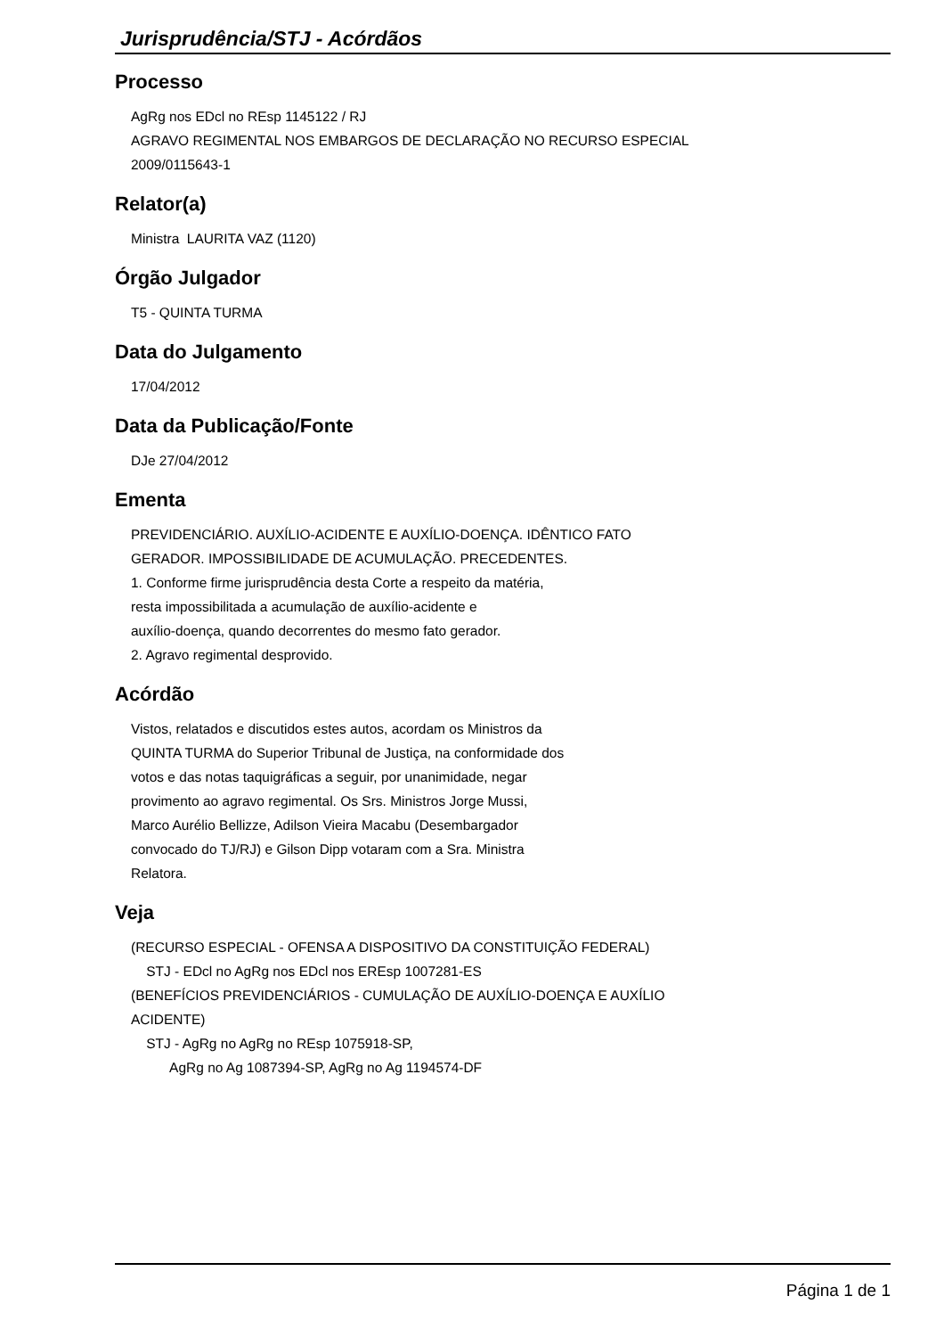Jurisprudência/STJ - Acórdãos
Processo
AgRg nos EDcl no REsp 1145122 / RJ
AGRAVO REGIMENTAL NOS EMBARGOS DE DECLARAÇÃO NO RECURSO ESPECIAL
2009/0115643-1
Relator(a)
Ministra LAURITA VAZ (1120)
Órgão Julgador
T5 - QUINTA TURMA
Data do Julgamento
17/04/2012
Data da Publicação/Fonte
DJe 27/04/2012
Ementa
PREVIDENCIÁRIO. AUXÍLIO-ACIDENTE E AUXÍLIO-DOENÇA. IDÊNTICO FATO
GERADOR. IMPOSSIBILIDADE DE ACUMULAÇÃO. PRECEDENTES.
1. Conforme firme jurisprudência desta Corte a respeito da matéria,
resta impossibilitada a acumulação de auxílio-acidente e
auxílio-doença, quando decorrentes do mesmo fato gerador.
2. Agravo regimental desprovido.
Acórdão
Vistos, relatados e discutidos estes autos, acordam os Ministros da
QUINTA TURMA do Superior Tribunal de Justiça, na conformidade dos
votos e das notas taquigráficas a seguir, por unanimidade, negar
provimento ao agravo regimental. Os Srs. Ministros Jorge Mussi,
Marco Aurélio Bellizze, Adilson Vieira Macabu (Desembargador
convocado do TJ/RJ) e Gilson Dipp votaram com a Sra. Ministra
Relatora.
Veja
(RECURSO ESPECIAL - OFENSA A DISPOSITIVO DA CONSTITUIÇÃO FEDERAL)
STJ - EDcl no AgRg nos EDcl nos EREsp 1007281-ES
(BENEFÍCIOS PREVIDENCIÁRIOS - CUMULAÇÃO DE AUXÍLIO-DOENÇA E AUXÍLIO
ACIDENTE)
STJ - AgRg no AgRg no REsp 1075918-SP,
AgRg no Ag 1087394-SP, AgRg no Ag 1194574-DF
Página 1 de 1